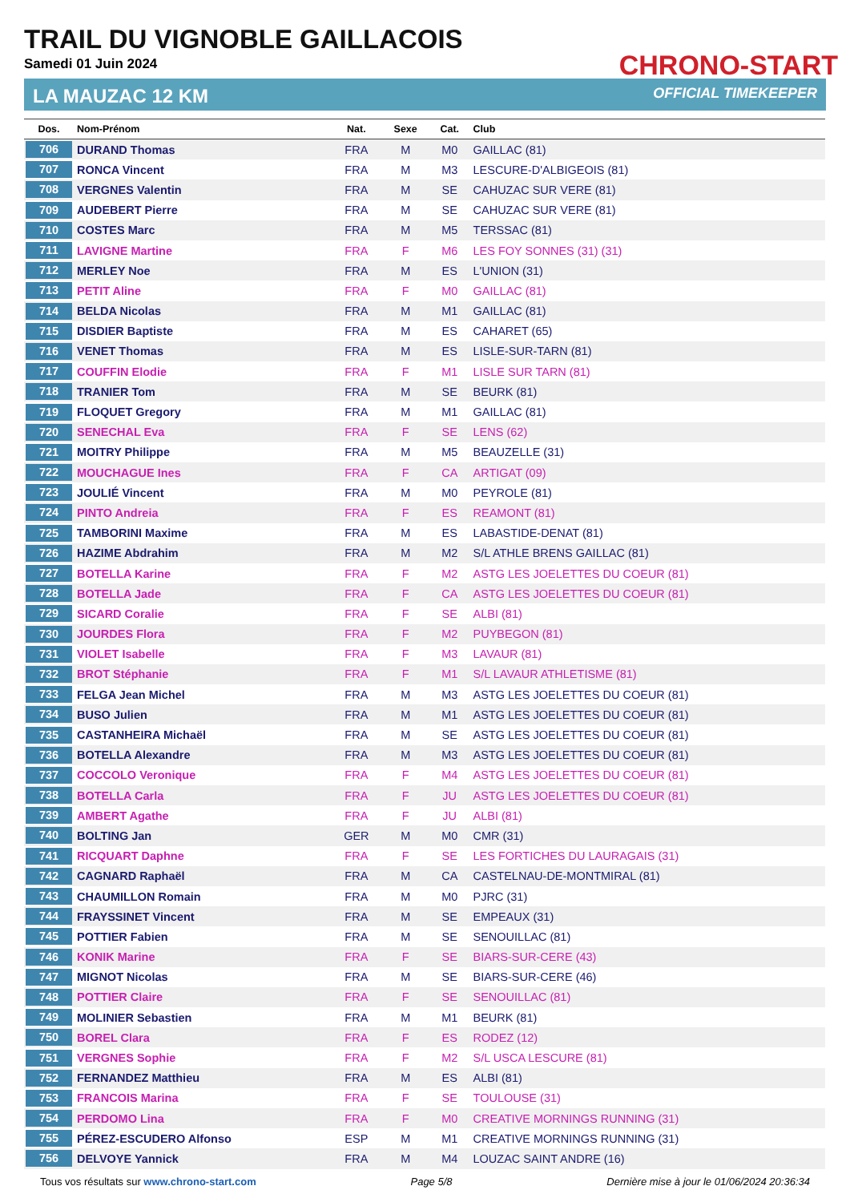TRAIL DU VIGNOBLE GAILLACOIS
Samedi 01 Juin 2024
CHRONO-START
LA MAUZAC 12 KM OFFICIAL TIMEKEEPER
| Dos. | Nom-Prénom | Nat. | Sexe | Cat. | Club |
| --- | --- | --- | --- | --- | --- |
| 706 | DURAND Thomas | FRA | M | M0 | GAILLAC (81) |
| 707 | RONCA Vincent | FRA | M | M3 | LESCURE-D'ALBIGEOIS (81) |
| 708 | VERGNES Valentin | FRA | M | SE | CAHUZAC SUR VERE (81) |
| 709 | AUDEBERT Pierre | FRA | M | SE | CAHUZAC SUR VERE (81) |
| 710 | COSTES Marc | FRA | M | M5 | TERSSAC (81) |
| 711 | LAVIGNE Martine | FRA | F | M6 | LES FOY SONNES (31) (31) |
| 712 | MERLEY Noe | FRA | M | ES | L'UNION (31) |
| 713 | PETIT Aline | FRA | F | M0 | GAILLAC (81) |
| 714 | BELDA Nicolas | FRA | M | M1 | GAILLAC (81) |
| 715 | DISDIER Baptiste | FRA | M | ES | CAHARET (65) |
| 716 | VENET Thomas | FRA | M | ES | LISLE-SUR-TARN (81) |
| 717 | COUFFIN Elodie | FRA | F | M1 | LISLE SUR TARN (81) |
| 718 | TRANIER Tom | FRA | M | SE | BEURK (81) |
| 719 | FLOQUET Gregory | FRA | M | M1 | GAILLAC (81) |
| 720 | SENECHAL Eva | FRA | F | SE | LENS (62) |
| 721 | MOITRY Philippe | FRA | M | M5 | BEAUZELLE (31) |
| 722 | MOUCHAGUE Ines | FRA | F | CA | ARTIGAT (09) |
| 723 | JOULIÉ Vincent | FRA | M | M0 | PEYROLE (81) |
| 724 | PINTO Andreia | FRA | F | ES | REAMONT (81) |
| 725 | TAMBORINI Maxime | FRA | M | ES | LABASTIDE-DENAT (81) |
| 726 | HAZIME Abdrahim | FRA | M | M2 | S/L ATHLE BRENS GAILLAC (81) |
| 727 | BOTELLA Karine | FRA | F | M2 | ASTG LES JOELETTES DU COEUR (81) |
| 728 | BOTELLA Jade | FRA | F | CA | ASTG LES JOELETTES DU COEUR (81) |
| 729 | SICARD Coralie | FRA | F | SE | ALBI (81) |
| 730 | JOURDES Flora | FRA | F | M2 | PUYBEGON (81) |
| 731 | VIOLET Isabelle | FRA | F | M3 | LAVAUR (81) |
| 732 | BROT Stéphanie | FRA | F | M1 | S/L LAVAUR ATHLETISME (81) |
| 733 | FELGA Jean Michel | FRA | M | M3 | ASTG LES JOELETTES DU COEUR (81) |
| 734 | BUSO Julien | FRA | M | M1 | ASTG LES JOELETTES DU COEUR (81) |
| 735 | CASTANHEIRA Michaël | FRA | M | SE | ASTG LES JOELETTES DU COEUR (81) |
| 736 | BOTELLA Alexandre | FRA | M | M3 | ASTG LES JOELETTES DU COEUR (81) |
| 737 | COCCOLO Veronique | FRA | F | M4 | ASTG LES JOELETTES DU COEUR (81) |
| 738 | BOTELLA Carla | FRA | F | JU | ASTG LES JOELETTES DU COEUR (81) |
| 739 | AMBERT Agathe | FRA | F | JU | ALBI (81) |
| 740 | BOLTING Jan | GER | M | M0 | CMR (31) |
| 741 | RICQUART Daphne | FRA | F | SE | LES FORTICHES DU LAURAGAIS (31) |
| 742 | CAGNARD Raphaël | FRA | M | CA | CASTELNAU-DE-MONTMIRAL (81) |
| 743 | CHAUMILLON Romain | FRA | M | M0 | PJRC (31) |
| 744 | FRAYSSINET Vincent | FRA | M | SE | EMPEAUX (31) |
| 745 | POTTIER Fabien | FRA | M | SE | SENOUILLAC (81) |
| 746 | KONIK Marine | FRA | F | SE | BIARS-SUR-CERE (43) |
| 747 | MIGNOT Nicolas | FRA | M | SE | BIARS-SUR-CERE (46) |
| 748 | POTTIER Claire | FRA | F | SE | SENOUILLAC (81) |
| 749 | MOLINIER Sebastien | FRA | M | M1 | BEURK (81) |
| 750 | BOREL Clara | FRA | F | ES | RODEZ (12) |
| 751 | VERGNES Sophie | FRA | F | M2 | S/L USCA LESCURE (81) |
| 752 | FERNANDEZ Matthieu | FRA | M | ES | ALBI (81) |
| 753 | FRANCOIS Marina | FRA | F | SE | TOULOUSE (31) |
| 754 | PERDOMO Lina | FRA | F | M0 | CREATIVE MORNINGS RUNNING (31) |
| 755 | PÉREZ-ESCUDERO Alfonso | ESP | M | M1 | CREATIVE MORNINGS RUNNING (31) |
| 756 | DELVOYE Yannick | FRA | M | M4 | LOUZAC SAINT ANDRE (16) |
Tous vos résultats sur www.chrono-start.com Page 5/8 Dernière mise à jour le 01/06/2024 20:36:34